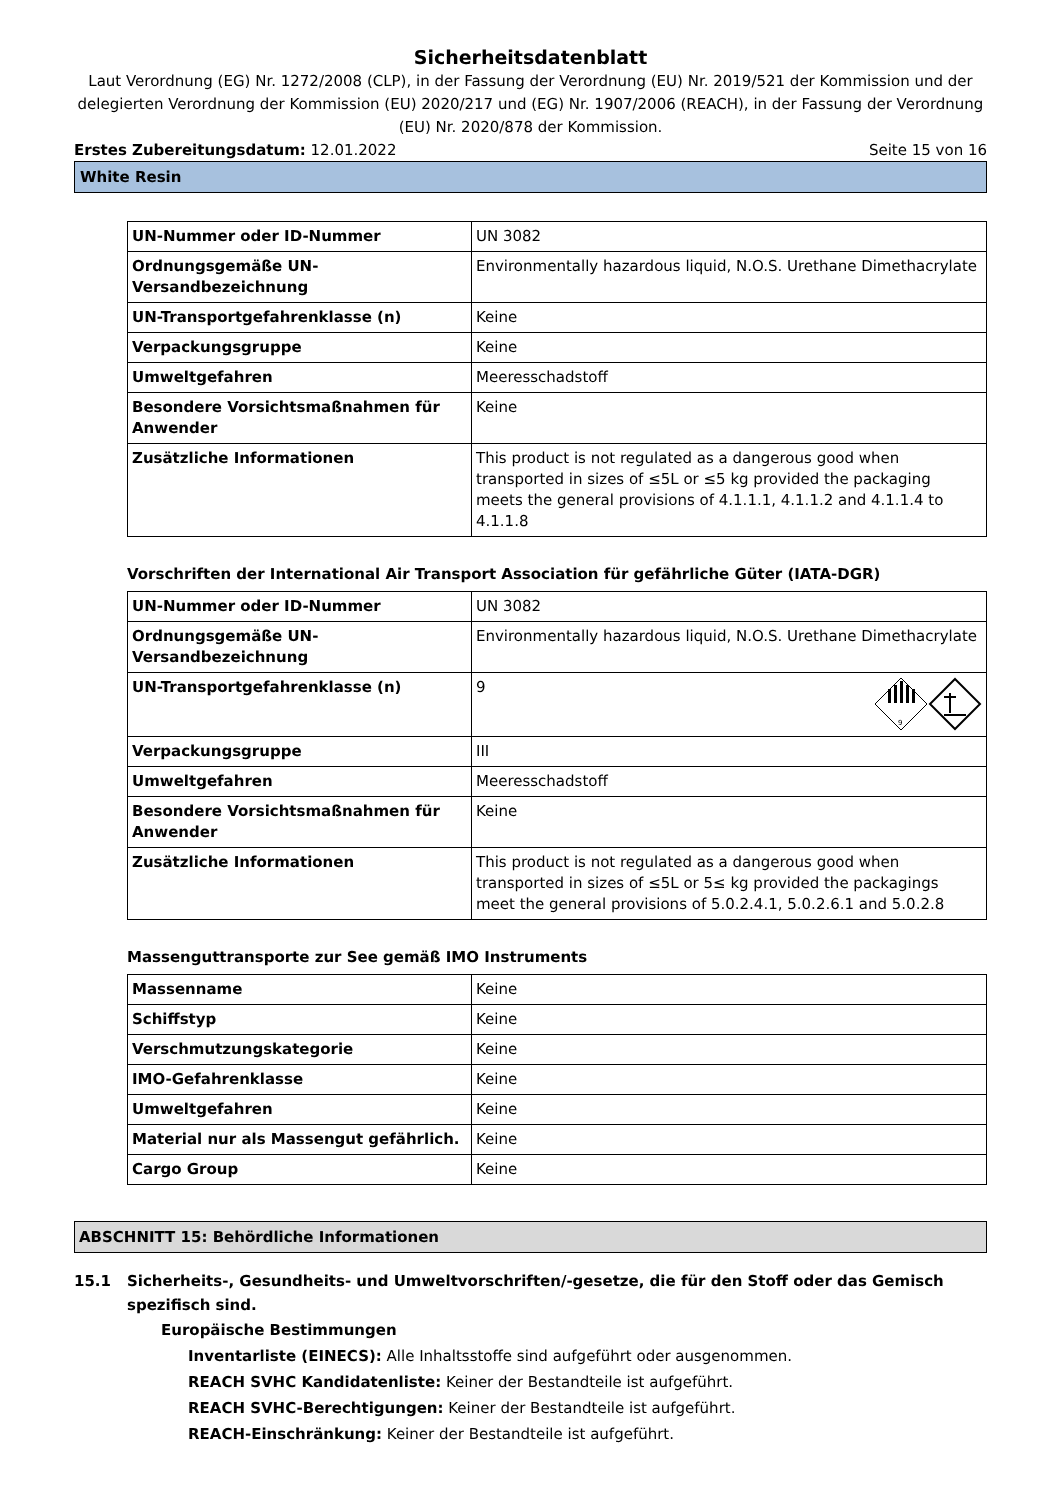Sicherheitsdatenblatt
Laut Verordnung (EG) Nr. 1272/2008 (CLP), in der Fassung der Verordnung (EU) Nr. 2019/521 der Kommission und der delegierten Verordnung der Kommission (EU) 2020/217 und (EG) Nr. 1907/2006 (REACH), in der Fassung der Verordnung (EU) Nr. 2020/878 der Kommission.
Erstes Zubereitungsdatum: 12.01.2022 Seite 15 von 16
White Resin
| UN-Nummer oder ID-Nummer | UN 3082 |
| Ordnungsgemäße UN-Versandbezeichnung | Environmentally hazardous liquid, N.O.S. Urethane Dimethacrylate |
| UN-Transportgefahrenklasse (n) | Keine |
| Verpackungsgruppe | Keine |
| Umweltgefahren | Meeresschadstoff |
| Besondere Vorsichtsmaßnahmen für Anwender | Keine |
| Zusätzliche Informationen | This product is not regulated as a dangerous good when transported in sizes of ≤5L or ≤5 kg provided the packaging meets the general provisions of 4.1.1.1, 4.1.1.2 and 4.1.1.4 to 4.1.1.8 |
Vorschriften der International Air Transport Association für gefährliche Güter (IATA-DGR)
| UN-Nummer oder ID-Nummer | UN 3082 |
| Ordnungsgemäße UN-Versandbezeichnung | Environmentally hazardous liquid, N.O.S. Urethane Dimethacrylate |
| UN-Transportgefahrenklasse (n) | 9 9 |
| Verpackungsgruppe | III |
| Umweltgefahren | Meeresschadstoff |
| Besondere Vorsichtsmaßnahmen für Anwender | Keine |
| Zusätzliche Informationen | This product is not regulated as a dangerous good when transported in sizes of ≤5L or 5≤ kg provided the packagings meet the general provisions of 5.0.2.4.1, 5.0.2.6.1 and 5.0.2.8 |
Massenguttransporte zur See gemäß IMO Instruments
| Massenname | Keine |
| Schiffstyp | Keine |
| Verschmutzungskategorie | Keine |
| IMO-Gefahrenklasse | Keine |
| Umweltgefahren | Keine |
| Material nur als Massengut gefährlich. | Keine |
| Cargo Group | Keine |
ABSCHNITT 15: Behördliche Informationen
15.1 Sicherheits-, Gesundheits- und Umweltvorschriften/-gesetze, die für den Stoff oder das Gemisch spezifisch sind.
Europäische Bestimmungen
Inventarliste (EINECS): Alle Inhaltsstoffe sind aufgeführt oder ausgenommen.
REACH SVHC Kandidatenliste: Keiner der Bestandteile ist aufgeführt.
REACH SVHC-Berechtigungen: Keiner der Bestandteile ist aufgeführt.
REACH-Einschränkung: Keiner der Bestandteile ist aufgeführt.